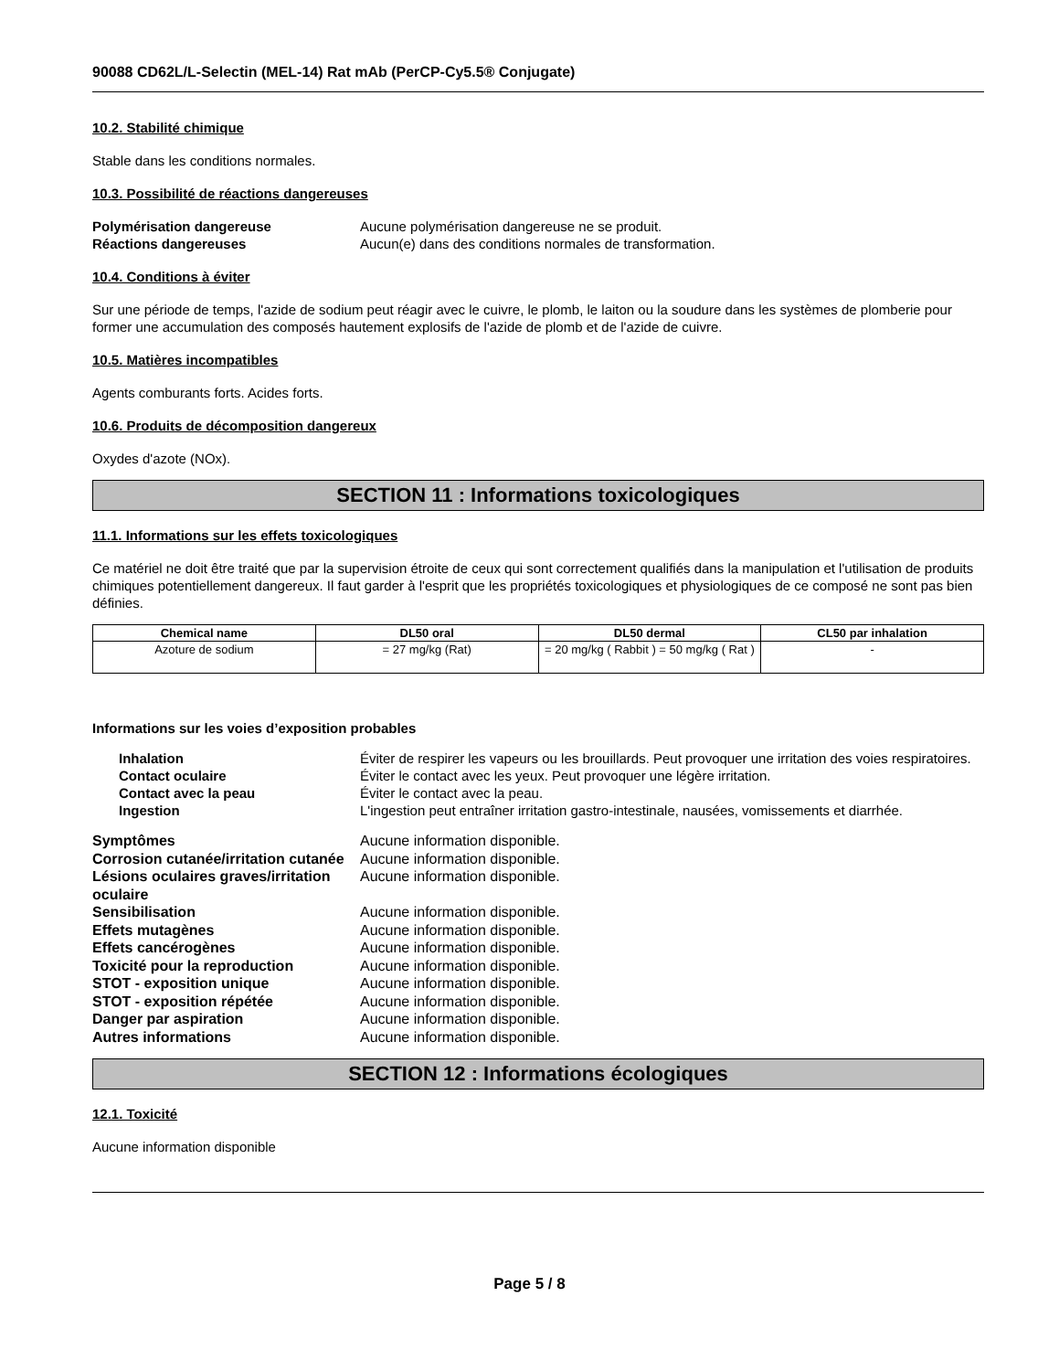90088 CD62L/L-Selectin (MEL-14) Rat mAb (PerCP-Cy5.5® Conjugate)
10.2. Stabilité chimique
Stable dans les conditions normales.
10.3. Possibilité de réactions dangereuses
Polymérisation dangereuse Aucune polymérisation dangereuse ne se produit. Réactions dangereuses Aucun(e) dans des conditions normales de transformation.
10.4. Conditions à éviter
Sur une période de temps, l'azide de sodium peut réagir avec le cuivre, le plomb, le laiton ou la soudure dans les systèmes de plomberie pour former une accumulation des composés hautement explosifs de l'azide de plomb et de l'azide de cuivre.
10.5. Matières incompatibles
Agents comburants forts. Acides forts.
10.6. Produits de décomposition dangereux
Oxydes d'azote (NOx).
SECTION 11 : Informations toxicologiques
11.1. Informations sur les effets toxicologiques
Ce matériel ne doit être traité que par la supervision étroite de ceux qui sont correctement qualifiés dans la manipulation et l'utilisation de produits chimiques potentiellement dangereux. Il faut garder à l'esprit que les propriétés toxicologiques et physiologiques de ce composé ne sont pas bien définies.
| Chemical name | DL50 oral | DL50 dermal | CL50 par inhalation |
| --- | --- | --- | --- |
| Azoture de sodium | = 27 mg/kg (Rat) | = 20 mg/kg ( Rabbit ) = 50 mg/kg ( Rat ) | - |
Informations sur les voies d’exposition probables
Inhalation Éviter de respirer les vapeurs ou les brouillards. Peut provoquer une irritation des voies respiratoires. Contact oculaire Éviter le contact avec les yeux. Peut provoquer une légère irritation. Contact avec la peau Éviter le contact avec la peau. Ingestion L'ingestion peut entraîner irritation gastro-intestinale, nausées, vomissements et diarrhée.
Symptômes Aucune information disponible. Corrosion cutanée/irritation cutanée Aucune information disponible. Lésions oculaires graves/irritation oculaire Aucune information disponible. Sensibilisation Aucune information disponible. Effets mutagènes Aucune information disponible. Effets cancérogènes Aucune information disponible. Toxicité pour la reproduction Aucune information disponible. STOT - exposition unique Aucune information disponible. STOT - exposition répétée Aucune information disponible. Danger par aspiration Aucune information disponible. Autres informations Aucune information disponible.
SECTION 12 : Informations écologiques
12.1. Toxicité
Aucune information disponible
Page 5 / 8